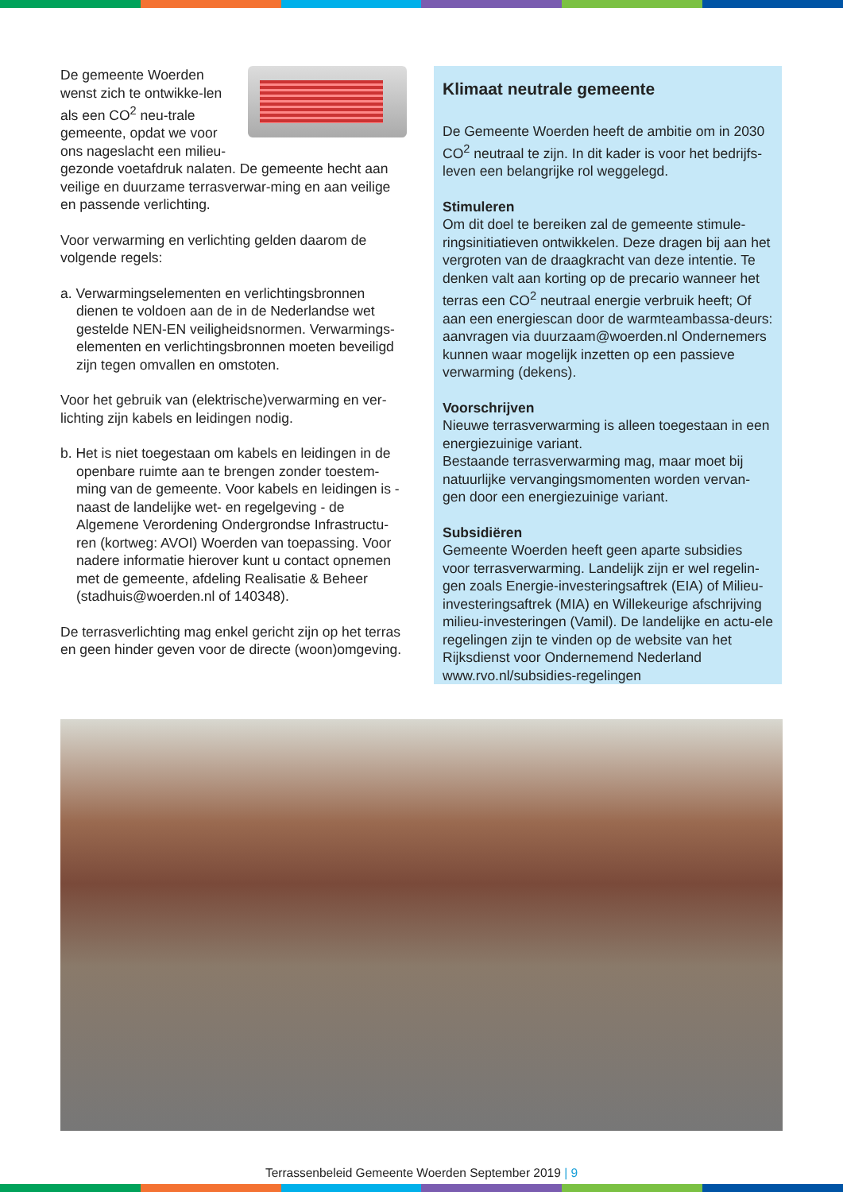De gemeente Woerden wenst zich te ontwikke-len als een CO<sup>2</sup> neu-trale gemeente, opdat we voor ons nageslacht een milieu-gezonde voetafdruk nalaten. De gemeente hecht aan veilige en duurzame terrasverwar-ming en aan veilige en passende verlichting.
Voor verwarming en verlichting gelden daarom de volgende regels:
a. Verwarmingselementen en verlichtingsbronnen dienen te voldoen aan de in de Nederlandse wet gestelde NEN-EN veiligheidsnormen. Verwarmings-elementen en verlichtingsbronnen moeten beveiligd zijn tegen omvallen en omstoten.
Voor het gebruik van (elektrische)verwarming en ver-lichting zijn kabels en leidingen nodig.
b. Het is niet toegestaan om kabels en leidingen in de openbare ruimte aan te brengen zonder toestem-ming van de gemeente. Voor kabels en leidingen is - naast de landelijke wet- en regelgeving - de Algemene Verordening Ondergrondse Infrastructu-ren (kortweg: AVOI) Woerden van toepassing. Voor nadere informatie hierover kunt u contact opnemen met de gemeente, afdeling Realisatie & Beheer (stadhuis@woerden.nl of 140348).
De terrasverlichting mag enkel gericht zijn op het terras en geen hinder geven voor de directe (woon)omgeving.
Klimaat neutrale gemeente
De Gemeente Woerden heeft de ambitie om in 2030 CO<sup>2</sup> neutraal te zijn. In dit kader is voor het bedrijfs-leven een belangrijke rol weggelegd.
Stimuleren
Om dit doel te bereiken zal de gemeente stimule-ringsinitiatieven ontwikkelen. Deze dragen bij aan het vergroten van de draagkracht van deze intentie. Te denken valt aan korting op de precario wanneer het terras een CO<sup>2</sup> neutraal energie verbruik heeft; Of aan een energiescan door de warmteambassa-deurs: aanvragen via duurzaam@woerden.nl Ondernemers kunnen waar mogelijk inzetten op een passieve verwarming (dekens).
Voorschrijven
Nieuwe terrasverwarming is alleen toegestaan in een energiezuinige variant.
Bestaande terrasverwarming mag, maar moet bij natuurlijke vervangingsmomenten worden vervan-gen door een energiezuinige variant.
Subsidiëren
Gemeente Woerden heeft geen aparte subsidies voor terrasverwarming. Landelijk zijn er wel regelin-gen zoals Energie-investeringsaftrek (EIA) of Milieu-investeringsaftrek (MIA) en Willekeurige afschrijving milieu-investeringen (Vamil). De landelijke en actu-ele regelingen zijn te vinden op de website van het Rijksdienst voor Ondernemend Nederland www.rvo.nl/subsidies-regelingen
Terrassenbeleid Gemeente Woerden September 2019 | 9